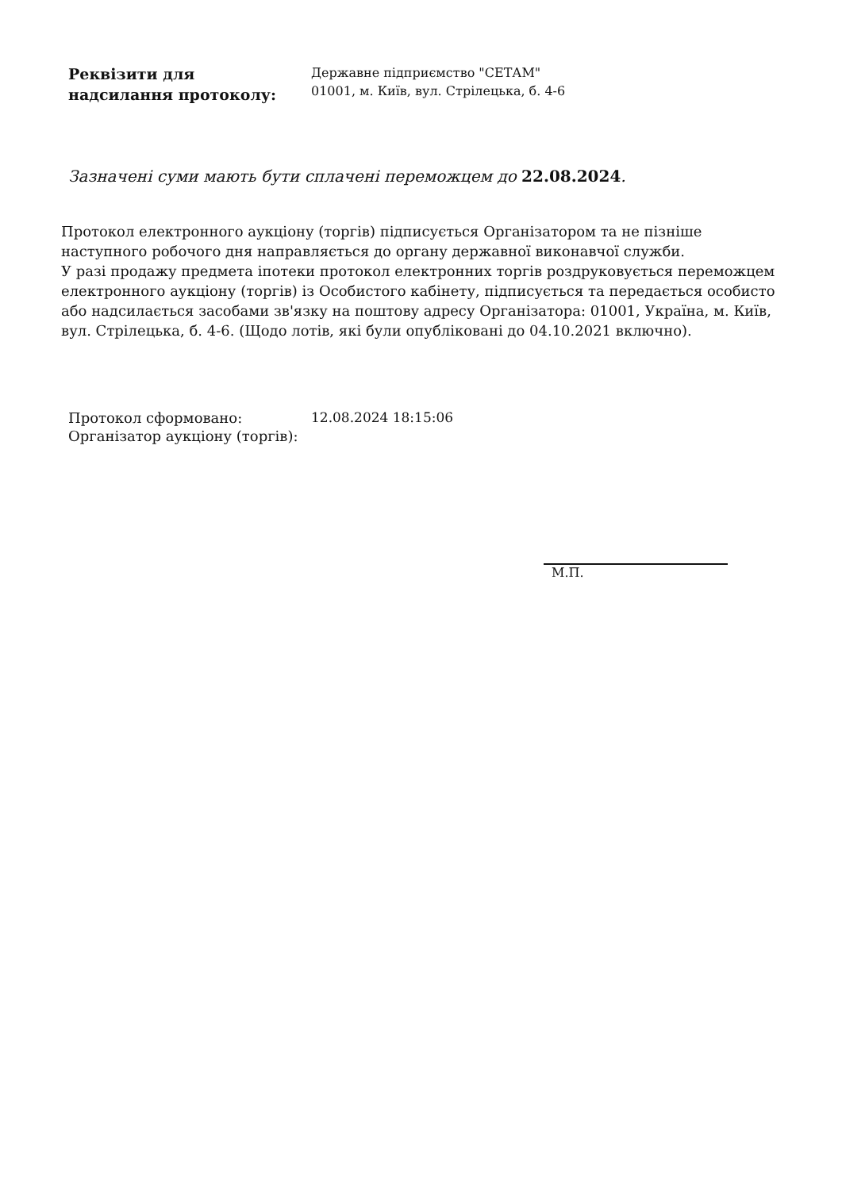Реквізити для
надсилання протоколу:
Державне підприємство "СЕТАМ"
01001, м. Київ, вул. Стрілецька, б. 4-6
Зазначені суми мають бути сплачені переможцем до 22.08.2024.
Протокол електронного аукціону (торгів) підписується Організатором та не пізніше наступного робочого дня направляється до органу державної виконавчої служби.
У разі продажу предмета іпотеки протокол електронних торгів роздруковується переможцем електронного аукціону (торгів) із Особистого кабінету, підписується та передається особисто або надсилається засобами зв'язку на поштову адресу Організатора: 01001, Україна, м. Київ, вул. Стрілецька, б. 4-6. (Щодо лотів, які були опубліковані до 04.10.2021 включно).
Протокол сформовано: 12.08.2024 18:15:06
Організатор аукціону (торгів):
М.П.